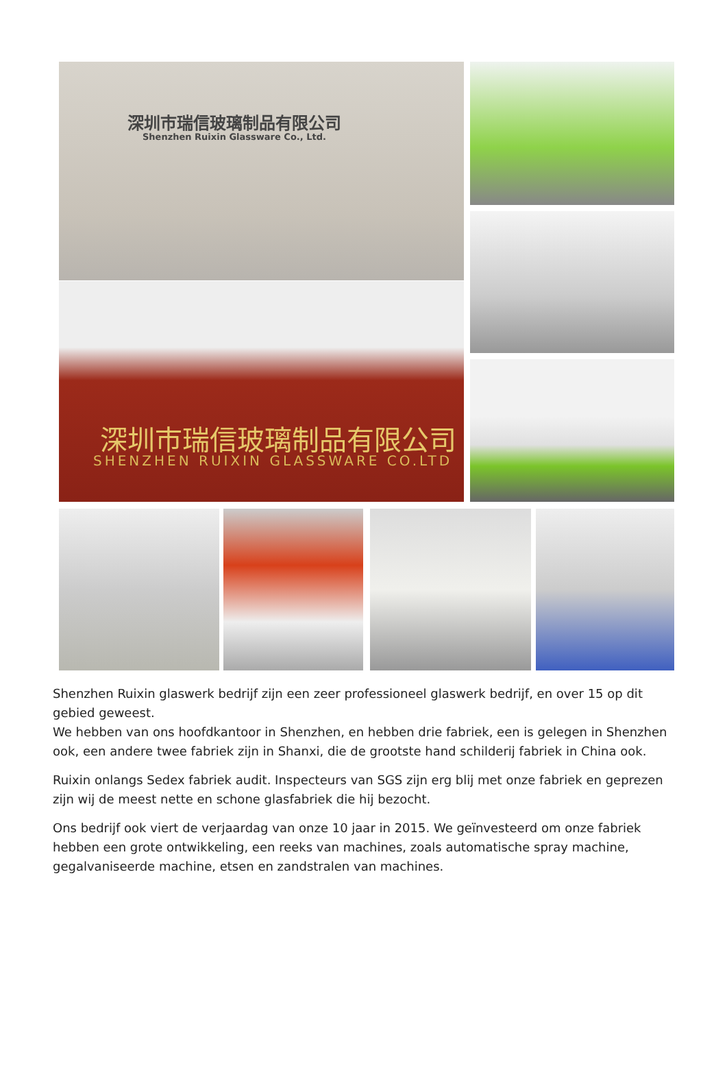深圳市瑞信玻璃制品有限公司
Shenzhen Ruixin Glassware Co., Ltd.
深圳市瑞信玻璃制品有限公司
SHENZHEN RUIXIN GLASSWARE CO.LTD
Shenzhen Ruixin glaswerk bedrijf zijn een zeer professioneel glaswerk bedrijf, en over 15 op dit gebied geweest.
We hebben van ons hoofdkantoor in Shenzhen, en hebben drie fabriek, een is gelegen in Shenzhen ook, een andere twee fabriek zijn in Shanxi, die de grootste hand schilderij fabriek in China ook.
Ruixin onlangs Sedex fabriek audit. Inspecteurs van SGS zijn erg blij met onze fabriek en geprezen zijn wij de meest nette en schone glasfabriek die hij bezocht.
Ons bedrijf ook viert de verjaardag van onze 10 jaar in 2015. We geïnvesteerd om onze fabriek hebben een grote ontwikkeling, een reeks van machines, zoals automatische spray machine, gegalvaniseerde machine, etsen en zandstralen van machines.